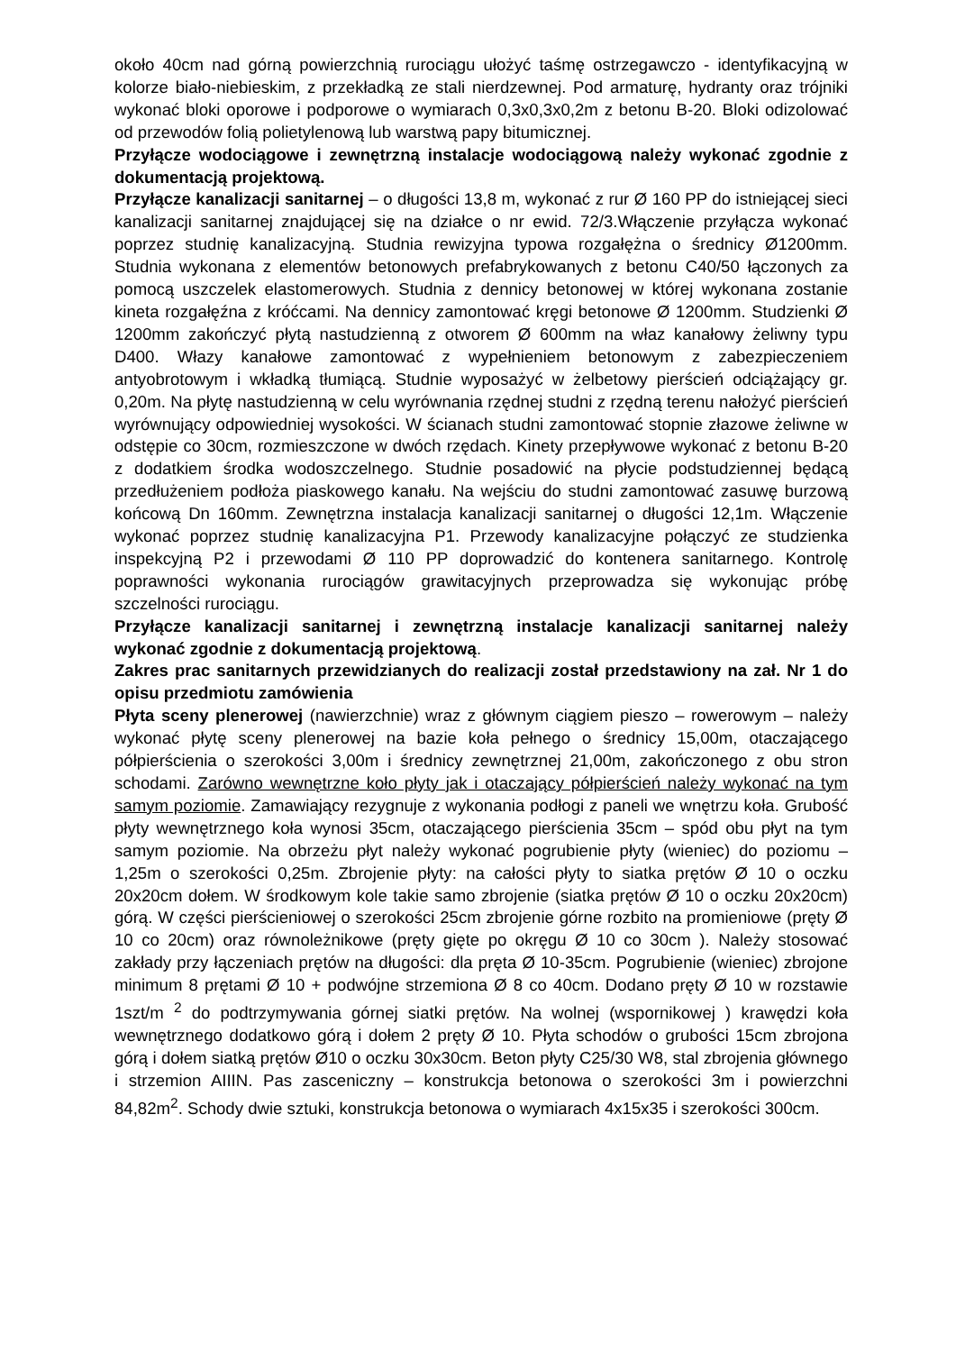około 40cm nad górną powierzchnią rurociągu ułożyć taśmę ostrzegawczo - identyfikacyjną w kolorze biało-niebieskim, z przekładką ze stali nierdzewnej. Pod armaturę, hydranty oraz trójniki wykonać bloki oporowe i podporowe o wymiarach 0,3x0,3x0,2m z betonu B-20. Bloki odizolować od przewodów folią polietylenową lub warstwą papy bitumicznej.
Przyłącze wodociągowe i zewnętrzną instalacje wodociągową należy wykonać zgodnie z dokumentacją projektową.
Przyłącze kanalizacji sanitarnej – o długości 13,8 m, wykonać z rur Ø 160 PP do istniejącej sieci kanalizacji sanitarnej znajdującej się na działce o nr ewid. 72/3.Włączenie przyłącza wykonać poprzez studnię kanalizacyjną. Studnia rewizyjna typowa rozgałężna o średnicy Ø1200mm. Studnia wykonana z elementów betonowych prefabrykowanych z betonu C40/50 łączonych za pomocą uszczelek elastomerowych. Studnia z dennicy betonowej w której wykonana zostanie kineta rozgałęźna z króćcami. Na dennicy zamontować kręgi betonowe Ø 1200mm. Studzienki Ø 1200mm zakończyć płytą nastudzienną z otworem Ø 600mm na właz kanałowy żeliwny typu D400. Włazy kanałowe zamontować z wypełnieniem betonowym z zabezpieczeniem antyobrotowym i wkładką tłumiącą. Studnie wyposażyć w żelbetowy pierścień odciążający gr. 0,20m. Na płytę nastudzienną w celu wyrównania rzędnej studni z rzędną terenu nałożyć pierścień wyrównujący odpowiedniej wysokości. W ścianach studni zamontować stopnie złazowe żeliwne w odstępie co 30cm, rozmieszczone w dwóch rzędach. Kinety przepływowe wykonać z betonu B-20 z dodatkiem środka wodoszczelnego. Studnie posadowić na płycie podstudziennej będącą przedłużeniem podłoża piaskowego kanału. Na wejściu do studni zamontować zasuwę burzową końcową Dn 160mm. Zewnętrzna instalacja kanalizacji sanitarnej o długości 12,1m. Włączenie wykonać poprzez studnię kanalizacyjna P1. Przewody kanalizacyjne połączyć ze studzienka inspekcyjną P2 i przewodami Ø 110 PP doprowadzić do kontenera sanitarnego. Kontrolę poprawności wykonania rurociągów grawitacyjnych przeprowadza się wykonując próbę szczelności rurociągu.
Przyłącze kanalizacji sanitarnej i zewnętrzną instalacje kanalizacji sanitarnej należy wykonać zgodnie z dokumentacją projektową.
Zakres prac sanitarnych przewidzianych do realizacji został przedstawiony na zał. Nr 1 do opisu przedmiotu zamówienia
Płyta sceny plenerowej (nawierzchnie) wraz z głównym ciągiem pieszo – rowerowym – należy wykonać płytę sceny plenerowej na bazie koła pełnego o średnicy 15,00m, otaczającego półpierścienia o szerokości 3,00m i średnicy zewnętrznej 21,00m, zakończonego z obu stron schodami. Zarówno wewnętrzne koło płyty jak i otaczający półpierścień należy wykonać na tym samym poziomie. Zamawiający rezygnuje z wykonania podłogi z paneli we wnętrzu koła. Grubość płyty wewnętrznego koła wynosi 35cm, otaczającego pierścienia 35cm – spód obu płyt na tym samym poziomie. Na obrzeżu płyt należy wykonać pogrubienie płyty (wieniec) do poziomu – 1,25m o szerokości 0,25m. Zbrojenie płyty: na całości płyty to siatka prętów Ø 10 o oczku 20x20cm dołem. W środkowym kole takie samo zbrojenie (siatka prętów Ø 10 o oczku 20x20cm) górą. W części pierścieniowej o szerokości 25cm zbrojenie górne rozbito na promieniowe (pręty Ø 10 co 20cm) oraz równoleżnikowe (pręty gięte po okręgu Ø 10 co 30cm ). Należy stosować zakłady przy łączeniach prętów na długości: dla pręta Ø 10-35cm. Pogrubienie (wieniec) zbrojone minimum 8 prętami Ø 10 + podwójne strzemiona Ø 8 co 40cm. Dodano pręty Ø 10 w rozstawie 1szt/m <sup>2</sup> do podtrzymywania górnej siatki prętów. Na wolnej (wspornikowej ) krawędzi koła wewnętrznego dodatkowo górą i dołem 2 pręty Ø 10. Płyta schodów o grubości 15cm zbrojona górą i dołem siatką prętów Ø10 o oczku 30x30cm. Beton płyty C25/30 W8, stal zbrojenia głównego i strzemion AIIIN. Pas zasceniczny – konstrukcja betonowa o szerokości 3m i powierzchni 84,82m<sup>2</sup>. Schody dwie sztuki, konstrukcja betonowa o wymiarach 4x15x35 i szerokości 300cm.